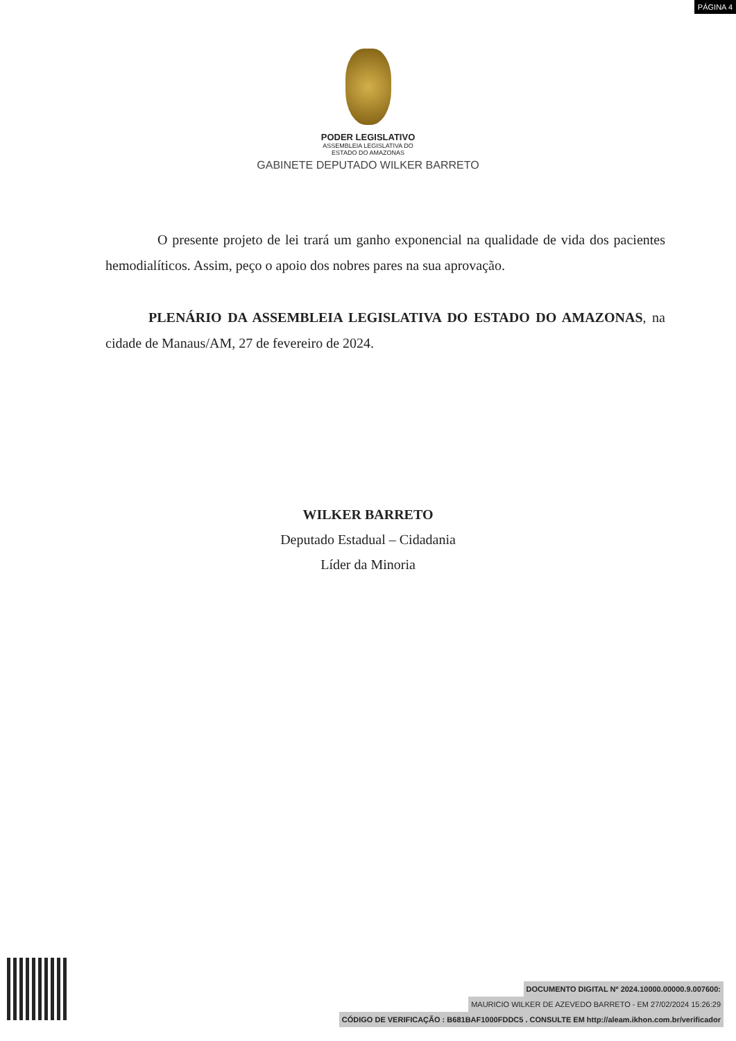PÁGINA 4
PODER LEGISLATIVO
ASSEMBLEIA LEGISLATIVA DO
ESTADO DO AMAZONAS
GABINETE DEPUTADO WILKER BARRETO
O presente projeto de lei trará um ganho exponencial na qualidade de vida dos pacientes hemodialíticos. Assim, peço o apoio dos nobres pares na sua aprovação.
PLENÁRIO DA ASSEMBLEIA LEGISLATIVA DO ESTADO DO AMAZONAS, na cidade de Manaus/AM, 27 de fevereiro de 2024.
WILKER BARRETO
Deputado Estadual – Cidadania
Líder da Minoria
DOCUMENTO DIGITAL Nº 2024.10000.00000.9.007600:
MAURICIO WILKER DE AZEVEDO BARRETO - EM 27/02/2024 15:26:29
CÓDIGO DE VERIFICAÇÃO : B681BAF1000FDDC5 . CONSULTE EM http://aleam.ikhon.com.br/verificador